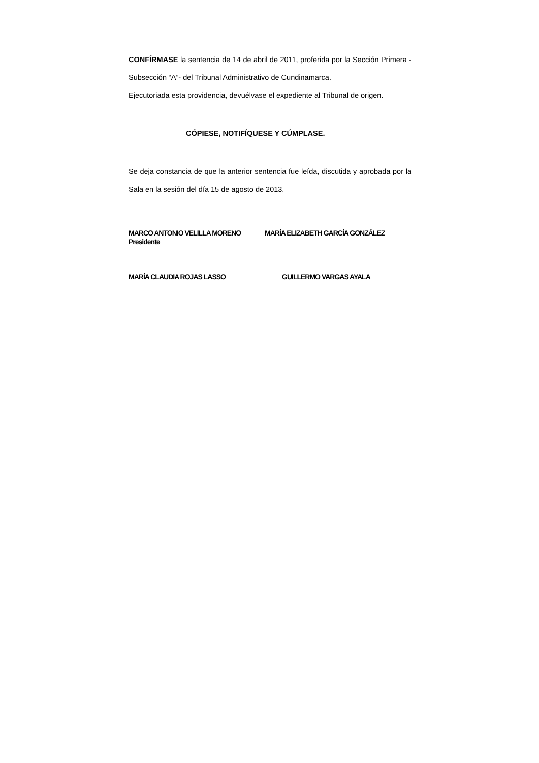CONFÍRMASE la sentencia de 14 de abril de 2011, proferida por la Sección Primera -Subsección “A”- del Tribunal Administrativo de Cundinamarca.
Ejecutoriada esta providencia, devuélvase el expediente al Tribunal de origen.
CÓPIESE, NOTIFÍQUESE Y CÚMPLASE.
Se deja constancia de que la anterior sentencia fue leída, discutida y aprobada por la Sala en la sesión del día 15 de agosto de 2013.
MARCO ANTONIO VELILLA MORENO
Presidente
MARÍA ELIZABETH GARCÍA GONZÁLEZ
MARÍA CLAUDIA ROJAS LASSO GUILLERMO VARGAS AYALA